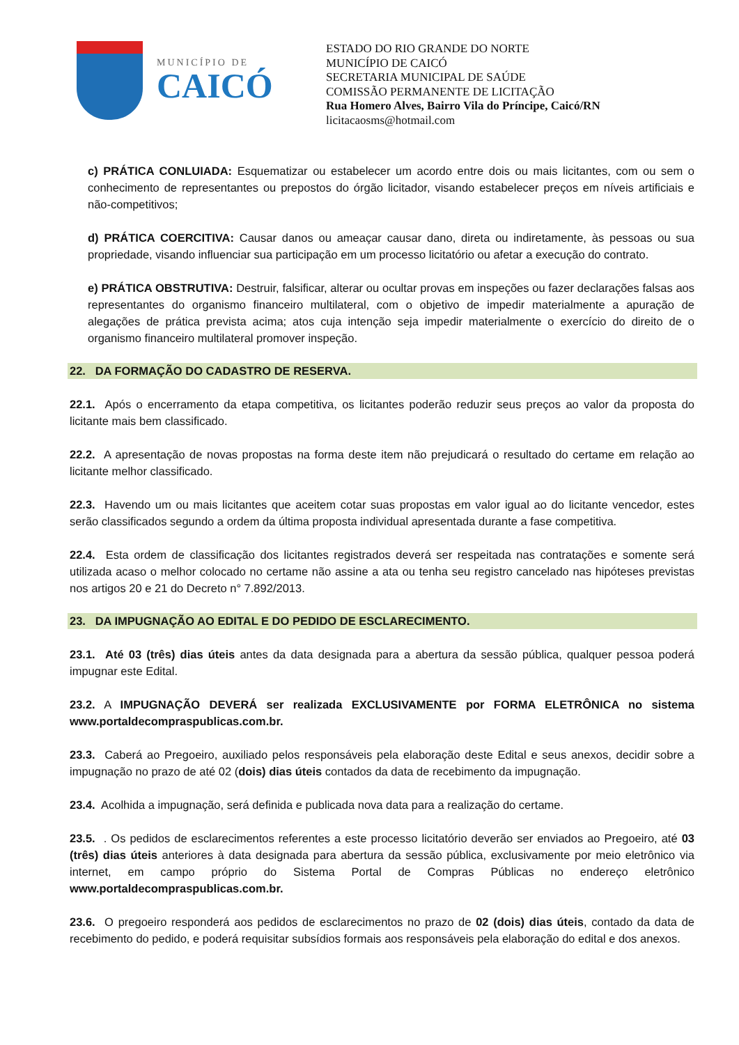MUNICÍPIO DE
CAICÓ
ESTADO DO RIO GRANDE DO NORTE
MUNICÍPIO DE CAICÓ
SECRETARIA MUNICIPAL DE SAÚDE
COMISSÃO PERMANENTE DE LICITAÇÃO
Rua Homero Alves, Bairro Vila do Príncipe, Caicó/RN
licitacaosms@hotmail.com
c) PRÁTICA CONLUIADA: Esquematizar ou estabelecer um acordo entre dois ou mais licitantes, com ou sem o conhecimento de representantes ou prepostos do órgão licitador, visando estabelecer preços em níveis artificiais e não-competitivos;
d) PRÁTICA COERCITIVA: Causar danos ou ameaçar causar dano, direta ou indiretamente, às pessoas ou sua propriedade, visando influenciar sua participação em um processo licitatório ou afetar a execução do contrato.
e) PRÁTICA OBSTRUTIVA: Destruir, falsificar, alterar ou ocultar provas em inspeções ou fazer declarações falsas aos representantes do organismo financeiro multilateral, com o objetivo de impedir materialmente a apuração de alegações de prática prevista acima; atos cuja intenção seja impedir materialmente o exercício do direito de o organismo financeiro multilateral promover inspeção.
22. DA FORMAÇÃO DO CADASTRO DE RESERVA.
22.1. Após o encerramento da etapa competitiva, os licitantes poderão reduzir seus preços ao valor da proposta do licitante mais bem classificado.
22.2. A apresentação de novas propostas na forma deste item não prejudicará o resultado do certame em relação ao licitante melhor classificado.
22.3. Havendo um ou mais licitantes que aceitem cotar suas propostas em valor igual ao do licitante vencedor, estes serão classificados segundo a ordem da última proposta individual apresentada durante a fase competitiva.
22.4. Esta ordem de classificação dos licitantes registrados deverá ser respeitada nas contratações e somente será utilizada acaso o melhor colocado no certame não assine a ata ou tenha seu registro cancelado nas hipóteses previstas nos artigos 20 e 21 do Decreto n° 7.892/2013.
23. DA IMPUGNAÇÃO AO EDITAL E DO PEDIDO DE ESCLARECIMENTO.
23.1. Até 03 (três) dias úteis antes da data designada para a abertura da sessão pública, qualquer pessoa poderá impugnar este Edital.
23.2. A IMPUGNAÇÃO DEVERÁ ser realizada EXCLUSIVAMENTE por FORMA ELETRÔNICA no sistema www.portaldecompraspublicas.com.br.
23.3. Caberá ao Pregoeiro, auxiliado pelos responsáveis pela elaboração deste Edital e seus anexos, decidir sobre a impugnação no prazo de até 02 (dois) dias úteis contados da data de recebimento da impugnação.
23.4. Acolhida a impugnação, será definida e publicada nova data para a realização do certame.
23.5. . Os pedidos de esclarecimentos referentes a este processo licitatório deverão ser enviados ao Pregoeiro, até 03 (três) dias úteis anteriores à data designada para abertura da sessão pública, exclusivamente por meio eletrônico via internet, em campo próprio do Sistema Portal de Compras Públicas no endereço eletrônico www.portaldecompraspublicas.com.br.
23.6. O pregoeiro responderá aos pedidos de esclarecimentos no prazo de 02 (dois) dias úteis, contado da data de recebimento do pedido, e poderá requisitar subsídios formais aos responsáveis pela elaboração do edital e dos anexos.